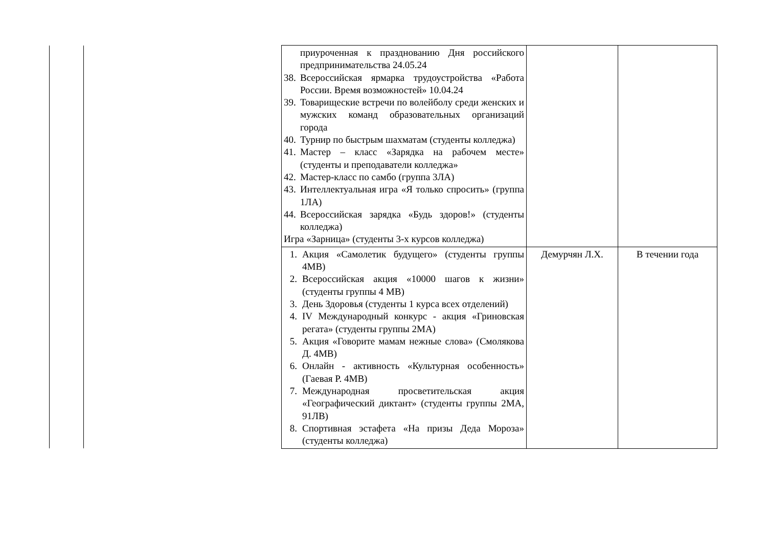| | | приуроченная к празднованию Дня российского предпринимательства 24.05.24 38. Всероссийская ярмарка трудоустройства «Работа России. Время возможностей» 10.04.24 39. Товарищеские встречи по волейболу среди женских и мужских команд образовательных организаций города 40. Турнир по быстрым шахматам (студенты колледжа) 41. Мастер – класс «Зарядка на рабочем месте» (студенты и преподаватели колледжа» 42. Мастер-класс по самбо (группа 3ЛА) 43. Интеллектуальная игра «Я только спросить» (группа 1ЛА) 44. Всероссийская зарядка «Будь здоров!» (студенты колледжа) Игра «Зарница» (студенты 3-х курсов колледжа) | | |
| | | 1. Акция «Самолетик будущего» (студенты группы 4МВ) 2. Всероссийская акция «10000 шагов к жизни» (студенты группы 4 МВ) 3. День Здоровья (студенты 1 курса всех отделений) 4. IV Международный конкурс - акция «Гриновская регата» (студенты группы 2МА) 5. Акция «Говорите мамам нежные слова» (Смолякова Д. 4МВ) 6. Онлайн - активность «Культурная особенность» (Гаевая Р. 4МВ) 7. Международная просветительская акция «Географический диктант» (студенты группы 2МА, 91ЛВ) 8. Спортивная эстафета «На призы Деда Мороза» (студенты колледжа) | Демурчян Л.Х. | В течении года |